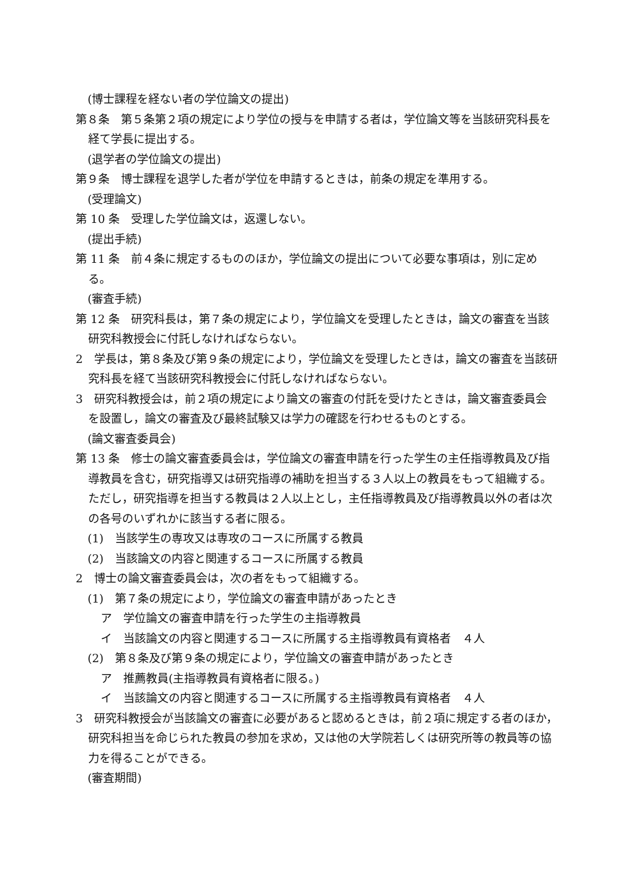(博士課程を経ない者の学位論文の提出)
第８条　第５条第２項の規定により学位の授与を申請する者は，学位論文等を当該研究科長を経て学長に提出する。
(退学者の学位論文の提出)
第９条　博士課程を退学した者が学位を申請するときは，前条の規定を準用する。
(受理論文)
第 10 条　受理した学位論文は，返還しない。
(提出手続)
第 11 条　前４条に規定するもののほか，学位論文の提出について必要な事項は，別に定める。
(審査手続)
第 12 条　研究科長は，第７条の規定により，学位論文を受理したときは，論文の審査を当該研究科教授会に付託しなければならない。
2　学長は，第８条及び第９条の規定により，学位論文を受理したときは，論文の審査を当該研究科長を経て当該研究科教授会に付託しなければならない。
3　研究科教授会は，前２項の規定により論文の審査の付託を受けたときは，論文審査委員会を設置し，論文の審査及び最終試験又は学力の確認を行わせるものとする。
(論文審査委員会)
第 13 条　修士の論文審査委員会は，学位論文の審査申請を行った学生の主任指導教員及び指導教員を含む，研究指導又は研究指導の補助を担当する３人以上の教員をもって組織する。ただし，研究指導を担当する教員は２人以上とし，主任指導教員及び指導教員以外の者は次の各号のいずれかに該当する者に限る。
(1)　当該学生の専攻又は専攻のコースに所属する教員
(2)　当該論文の内容と関連するコースに所属する教員
2　博士の論文審査委員会は，次の者をもって組織する。
(1)　第７条の規定により，学位論文の審査申請があったとき
ア　学位論文の審査申請を行った学生の主指導教員
イ　当該論文の内容と関連するコースに所属する主指導教員有資格者　４人
(2)　第８条及び第９条の規定により，学位論文の審査申請があったとき
ア　推薦教員(主指導教員有資格者に限る。)
イ　当該論文の内容と関連するコースに所属する主指導教員有資格者　４人
3　研究科教授会が当該論文の審査に必要があると認めるときは，前２項に規定する者のほか，研究科担当を命じられた教員の参加を求め，又は他の大学院若しくは研究所等の教員等の協力を得ることができる。
(審査期間)